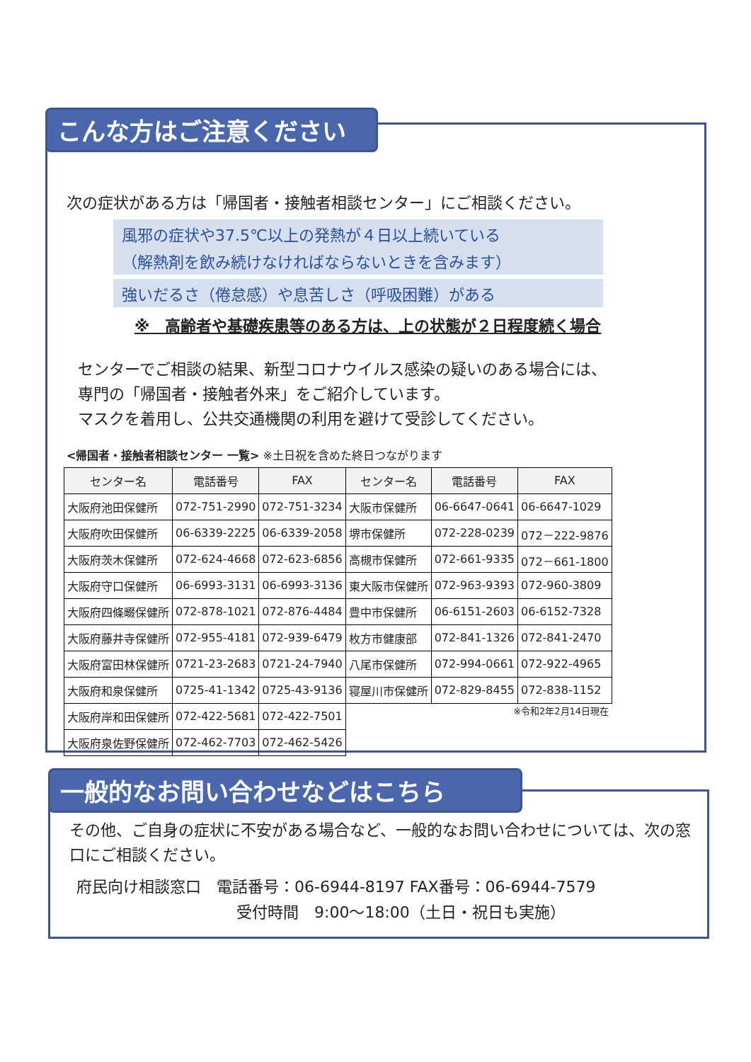こんな方はご注意ください
次の症状がある方は「帰国者・接触者相談センター」にご相談ください。
風邪の症状や37.5℃以上の発熱が４日以上続いている
（解熱剤を飲み続けなければならないときを含みます）
強いだるさ（倦怠感）や息苦しさ（呼吸困難）がある
※　高齢者や基礎疾患等のある方は、上の状態が２日程度続く場合
センターでご相談の結果、新型コロナウイルス感染の疑いのある場合には、
専門の「帰国者・接触者外来」をご紹介しています。
マスクを着用し、公共交通機関の利用を避けて受診してください。
<帰国者・接触者相談センター 一覧> ※土日祝を含めた終日つながります
| センター名 | 電話番号 | FAX | センター名 | 電話番号 | FAX |
| --- | --- | --- | --- | --- | --- |
| 大阪府池田保健所 | 072-751-2990 | 072-751-3234 | 大阪市保健所 | 06-6647-0641 | 06-6647-1029 |
| 大阪府吹田保健所 | 06-6339-2225 | 06-6339-2058 | 堺市保健所 | 072-228-0239 | 072－222-9876 |
| 大阪府茨木保健所 | 072-624-4668 | 072-623-6856 | 高槻市保健所 | 072-661-9335 | 072－661-1800 |
| 大阪府守口保健所 | 06-6993-3131 | 06-6993-3136 | 東大阪市保健所 | 072-963-9393 | 072-960-3809 |
| 大阪府四條畷保健所 | 072-878-1021 | 072-876-4484 | 豊中市保健所 | 06-6151-2603 | 06-6152-7328 |
| 大阪府藤井寺保健所 | 072-955-4181 | 072-939-6479 | 枚方市健康部 | 072-841-1326 | 072-841-2470 |
| 大阪府富田林保健所 | 0721-23-2683 | 0721-24-7940 | 八尾市保健所 | 072-994-0661 | 072-922-4965 |
| 大阪府和泉保健所 | 0725-41-1342 | 0725-43-9136 | 寝屋川市保健所 | 072-829-8455 | 072-838-1152 |
| 大阪府岸和田保健所 | 072-422-5681 | 072-422-7501 | ※令和2年2月14日現在 | | |
| 大阪府泉佐野保健所 | 072-462-7703 | 072-462-5426 | | | |
一般的なお問い合わせなどはこちら
その他、ご自身の症状に不安がある場合など、一般的なお問い合わせについては、次の窓口にご相談ください。
府民向け相談窓口　電話番号：06-6944-8197 FAX番号：06-6944-7579
受付時間　9:00～18:00（土日・祝日も実施）